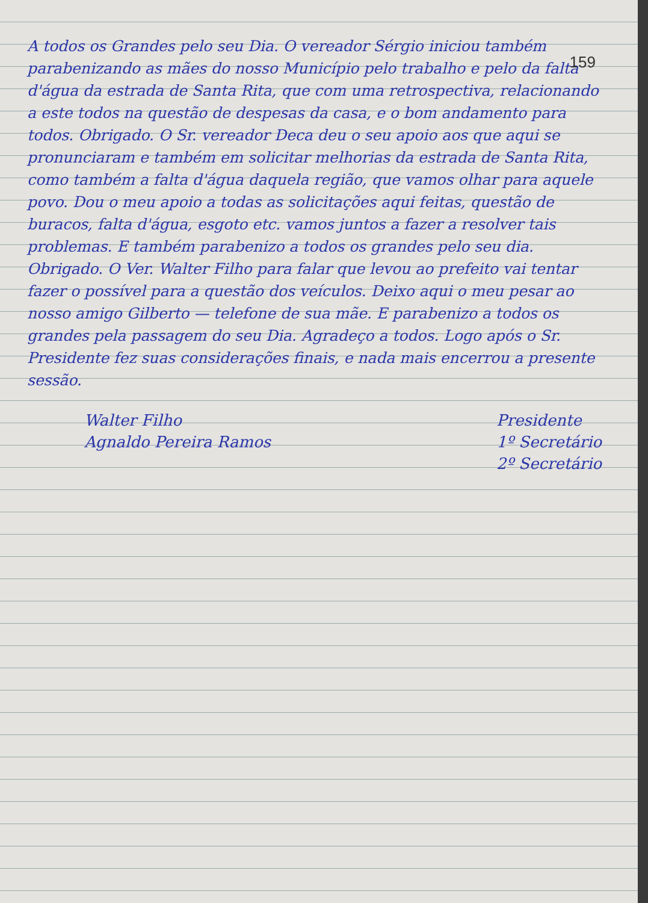159
A todos os Grandes pelo seu Dia. O vereador Sérgio iniciou também parabenizando as mães do nosso Município pelo trabalho e pelo da falta d'água da estrada de Santa Rita, que com uma retrospectiva, relacionando a este todos na questão de despesas da casa, e o bom andamento para todos. Obrigado. O Sr. vereador Deca deu o seu apoio aos que aqui se pronunciaram e também em solicitar melhorias da estrada de Santa Rita, como também a falta d'água daquela região, que vamos olhar para aquele povo. Dou o meu apoio a todas as solicitações aqui feitas, questão de buracos, falta d'água, esgoto etc. vamos juntos a fazer a resolver tais problemas. E também parabenizo a todos os grandes pelo seu dia. Obrigado. O Ver. Walter Filho para falar que levou ao prefeito vai tentar fazer o possível para a questão dos veículos. Deixo aqui o meu pesar ao nosso amigo Gilberto — telefone de sua mãe. E parabenizo a todos os grandes pela passagem do seu Dia. Agradeço a todos. Logo após o Sr. Presidente fez suas considerações finais, e nada mais encerrou a presente sessão.
Walter Filho
Agnaldo Pereira Ramos
Presidente
1º Secretário
2º Secretário